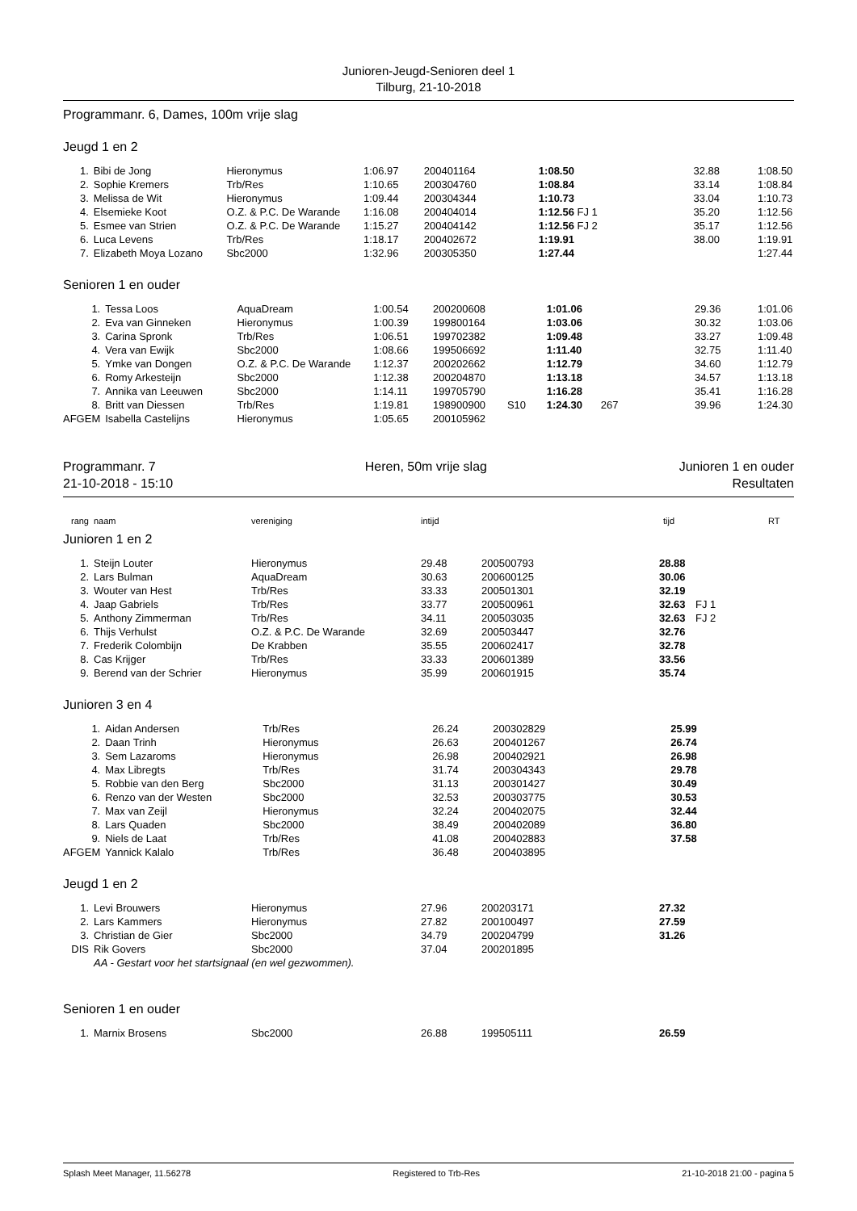Junioren-Jeugd-Senioren deel 1
Tilburg, 21-10-2018
Programmanr. 6, Dames, 100m vrije slag
Jeugd 1 en 2
| 1. | Bibi de Jong | Hieronymus | 1:06.97 | 200401164 | | 1:08.50 | | 32.88 | 1:08.50 |
| 2. | Sophie Kremers | Trb/Res | 1:10.65 | 200304760 | | 1:08.84 | | 33.14 | 1:08.84 |
| 3. | Melissa de Wit | Hieronymus | 1:09.44 | 200304344 | | 1:10.73 | | 33.04 | 1:10.73 |
| 4. | Elsemieke Koot | O.Z. & P.C. De Warande | 1:16.08 | 200404014 | | 1:12.56 FJ 1 | | 35.20 | 1:12.56 |
| 5. | Esmee van Strien | O.Z. & P.C. De Warande | 1:15.27 | 200404142 | | 1:12.56 FJ 2 | | 35.17 | 1:12.56 |
| 6. | Luca Levens | Trb/Res | 1:18.17 | 200402672 | | 1:19.91 | | 38.00 | 1:19.91 |
| 7. | Elizabeth Moya Lozano | Sbc2000 | 1:32.96 | 200305350 | | 1:27.44 | | | 1:27.44 |
Senioren 1 en ouder
| 1. | Tessa Loos | AquaDream | 1:00.54 | 200200608 | | 1:01.06 | | 29.36 | 1:01.06 |
| 2. | Eva van Ginneken | Hieronymus | 1:00.39 | 199800164 | | 1:03.06 | | 30.32 | 1:03.06 |
| 3. | Carina Spronk | Trb/Res | 1:06.51 | 199702382 | | 1:09.48 | | 33.27 | 1:09.48 |
| 4. | Vera van Ewijk | Sbc2000 | 1:08.66 | 199506692 | | 1:11.40 | | 32.75 | 1:11.40 |
| 5. | Ymke van Dongen | O.Z. & P.C. De Warande | 1:12.37 | 200202662 | | 1:12.79 | | 34.60 | 1:12.79 |
| 6. | Romy Arkesteijn | Sbc2000 | 1:12.38 | 200204870 | | 1:13.18 | | 34.57 | 1:13.18 |
| 7. | Annika van Leeuwen | Sbc2000 | 1:14.11 | 199705790 | | 1:16.28 | | 35.41 | 1:16.28 |
| 8. | Britt van Diessen | Trb/Res | 1:19.81 | 198900900 | S10 | 1:24.30 | 267 | 39.96 | 1:24.30 |
| AFGEM | Isabella Castelijns | Hieronymus | 1:05.65 | 200105962 | | | | | |
Programmanr. 7
21-10-2018 - 15:10
Heren, 50m vrije slag Junioren 1 en ouder
Resultaten
| rang | naam | vereniging | intijd | tijd | RT |
| --- | --- | --- | --- | --- | --- |
Junioren 1 en 2
| 1. | Steijn Louter | Hieronymus | 29.48 | 200500793 | 28.88 | |
| 2. | Lars Bulman | AquaDream | 30.63 | 200600125 | 30.06 | |
| 3. | Wouter van Hest | Trb/Res | 33.33 | 200501301 | 32.19 | |
| 4. | Jaap Gabriels | Trb/Res | 33.77 | 200500961 | 32.63 | FJ 1 |
| 5. | Anthony Zimmerman | Trb/Res | 34.11 | 200503035 | 32.63 | FJ 2 |
| 6. | Thijs Verhulst | O.Z. & P.C. De Warande | 32.69 | 200503447 | 32.76 | |
| 7. | Frederik Colombijn | De Krabben | 35.55 | 200602417 | 32.78 | |
| 8. | Cas Krijger | Trb/Res | 33.33 | 200601389 | 33.56 | |
| 9. | Berend van der Schrier | Hieronymus | 35.99 | 200601915 | 35.74 | |
Junioren 3 en 4
| 1. | Aidan Andersen | Trb/Res | 26.24 | 200302829 | 25.99 | |
| 2. | Daan Trinh | Hieronymus | 26.63 | 200401267 | 26.74 | |
| 3. | Sem Lazaroms | Hieronymus | 26.98 | 200402921 | 26.98 | |
| 4. | Max Libregts | Trb/Res | 31.74 | 200304343 | 29.78 | |
| 5. | Robbie van den Berg | Sbc2000 | 31.13 | 200301427 | 30.49 | |
| 6. | Renzo van der Westen | Sbc2000 | 32.53 | 200303775 | 30.53 | |
| 7. | Max van Zeijl | Hieronymus | 32.24 | 200402075 | 32.44 | |
| 8. | Lars Quaden | Sbc2000 | 38.49 | 200402089 | 36.80 | |
| 9. | Niels de Laat | Trb/Res | 41.08 | 200402883 | 37.58 | |
| AFGEM | Yannick Kalalo | Trb/Res | 36.48 | 200403895 | | |
Jeugd 1 en 2
| 1. | Levi Brouwers | Hieronymus | 27.96 | 200203171 | 27.32 | |
| 2. | Lars Kammers | Hieronymus | 27.82 | 200100497 | 27.59 | |
| 3. | Christian de Gier | Sbc2000 | 34.79 | 200204799 | 31.26 | |
| DIS | Rik Govers | Sbc2000 | 37.04 | 200201895 | | |
| | AA - Gestart voor het startsignaal (en wel gezwommen). | | | | | |
Senioren 1 en ouder
| 1. | Marnix Brosens | Sbc2000 | 26.88 | 199505111 | 26.59 | |
Splash Meet Manager, 11.56278 Registered to Trb-Res 21-10-2018 21:00 - pagina 5